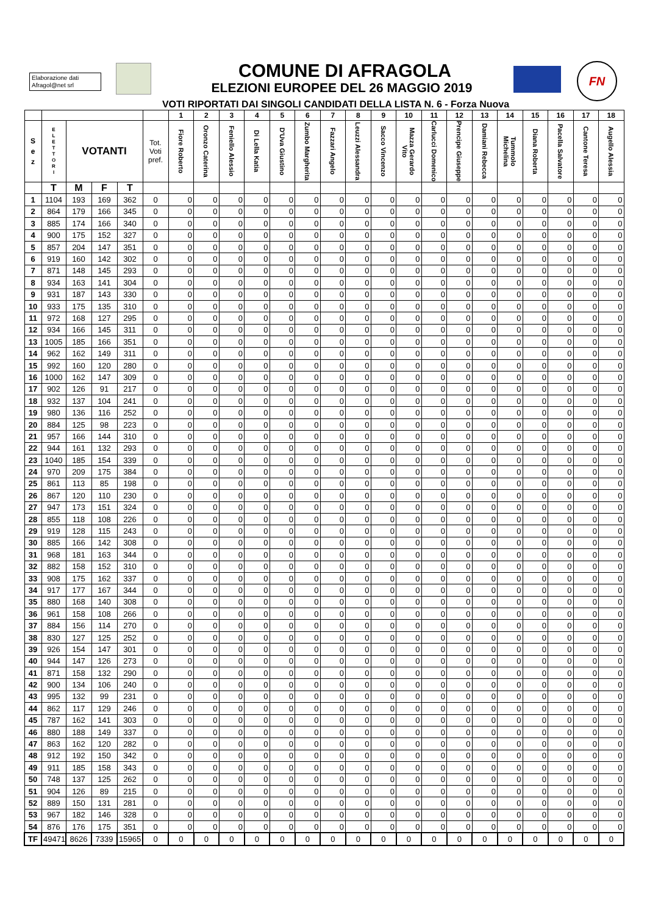Elaborazione dati
Afragol@net srl
FN
COMUNE DI AFRAGOLA
ELEZIONI EUROPEE DEL 26 MAGGIO 2019
VOTI RIPORTATI DAI SINGOLI CANDIDATI DELLA LISTA N. 6 - Forza Nuova
| | | | | | | 1 | 2 | 3 | 4 | 5 | 6 | 7 | 8 | 9 | 10 | 11 | 12 | 13 | 14 | 15 | 16 | 17 | 18 |
| --- | --- | --- | --- | --- | --- | --- | --- | --- | --- | --- | --- | --- | --- | --- | --- | --- | --- | --- | --- | --- | --- | --- | --- |
| S e z | E L E T T O R I | VOTANTI | | | Tot. Voti pref. | Fiore Roberto | Oronzo Caterina | Feniello Alessio | Di Lella Katia | D'Uva Giustino | Zumbo Margherita | Fazzari Angelo | Leuzzi Alessandra | Sacco Vincenzo | Mazza Gerardo Vito | Carlucci Domenico | Prencipe Giuseppe | Damiani Rebecca | Tummolo Michelina | Diana Roberta | Pacella Salvatore | Cantone Teresa | Augello Alessia |
| | T | M | F | T | | | | | | | | | | | | | | | | | | | |
| 1 | 1104 | 193 | 169 | 362 | 0 | 0 | 0 | 0 | 0 | 0 | 0 | 0 | 0 | 0 | 0 | 0 | 0 | 0 | 0 | 0 | 0 | 0 | 0 |
| 2 | 864 | 179 | 166 | 345 | 0 | 0 | 0 | 0 | 0 | 0 | 0 | 0 | 0 | 0 | 0 | 0 | 0 | 0 | 0 | 0 | 0 | 0 | 0 |
| 3 | 885 | 174 | 166 | 340 | 0 | 0 | 0 | 0 | 0 | 0 | 0 | 0 | 0 | 0 | 0 | 0 | 0 | 0 | 0 | 0 | 0 | 0 | 0 |
| 4 | 900 | 175 | 152 | 327 | 0 | 0 | 0 | 0 | 0 | 0 | 0 | 0 | 0 | 0 | 0 | 0 | 0 | 0 | 0 | 0 | 0 | 0 | 0 |
| 5 | 857 | 204 | 147 | 351 | 0 | 0 | 0 | 0 | 0 | 0 | 0 | 0 | 0 | 0 | 0 | 0 | 0 | 0 | 0 | 0 | 0 | 0 | 0 |
| 6 | 919 | 160 | 142 | 302 | 0 | 0 | 0 | 0 | 0 | 0 | 0 | 0 | 0 | 0 | 0 | 0 | 0 | 0 | 0 | 0 | 0 | 0 | 0 |
| 7 | 871 | 148 | 145 | 293 | 0 | 0 | 0 | 0 | 0 | 0 | 0 | 0 | 0 | 0 | 0 | 0 | 0 | 0 | 0 | 0 | 0 | 0 | 0 |
| 8 | 934 | 163 | 141 | 304 | 0 | 0 | 0 | 0 | 0 | 0 | 0 | 0 | 0 | 0 | 0 | 0 | 0 | 0 | 0 | 0 | 0 | 0 | 0 |
| 9 | 931 | 187 | 143 | 330 | 0 | 0 | 0 | 0 | 0 | 0 | 0 | 0 | 0 | 0 | 0 | 0 | 0 | 0 | 0 | 0 | 0 | 0 | 0 |
| 10 | 933 | 175 | 135 | 310 | 0 | 0 | 0 | 0 | 0 | 0 | 0 | 0 | 0 | 0 | 0 | 0 | 0 | 0 | 0 | 0 | 0 | 0 | 0 |
| 11 | 972 | 168 | 127 | 295 | 0 | 0 | 0 | 0 | 0 | 0 | 0 | 0 | 0 | 0 | 0 | 0 | 0 | 0 | 0 | 0 | 0 | 0 | 0 |
| 12 | 934 | 166 | 145 | 311 | 0 | 0 | 0 | 0 | 0 | 0 | 0 | 0 | 0 | 0 | 0 | 0 | 0 | 0 | 0 | 0 | 0 | 0 | 0 |
| 13 | 1005 | 185 | 166 | 351 | 0 | 0 | 0 | 0 | 0 | 0 | 0 | 0 | 0 | 0 | 0 | 0 | 0 | 0 | 0 | 0 | 0 | 0 | 0 |
| 14 | 962 | 162 | 149 | 311 | 0 | 0 | 0 | 0 | 0 | 0 | 0 | 0 | 0 | 0 | 0 | 0 | 0 | 0 | 0 | 0 | 0 | 0 | 0 |
| 15 | 992 | 160 | 120 | 280 | 0 | 0 | 0 | 0 | 0 | 0 | 0 | 0 | 0 | 0 | 0 | 0 | 0 | 0 | 0 | 0 | 0 | 0 | 0 |
| 16 | 1000 | 162 | 147 | 309 | 0 | 0 | 0 | 0 | 0 | 0 | 0 | 0 | 0 | 0 | 0 | 0 | 0 | 0 | 0 | 0 | 0 | 0 | 0 |
| 17 | 902 | 126 | 91 | 217 | 0 | 0 | 0 | 0 | 0 | 0 | 0 | 0 | 0 | 0 | 0 | 0 | 0 | 0 | 0 | 0 | 0 | 0 | 0 |
| 18 | 932 | 137 | 104 | 241 | 0 | 0 | 0 | 0 | 0 | 0 | 0 | 0 | 0 | 0 | 0 | 0 | 0 | 0 | 0 | 0 | 0 | 0 | 0 |
| 19 | 980 | 136 | 116 | 252 | 0 | 0 | 0 | 0 | 0 | 0 | 0 | 0 | 0 | 0 | 0 | 0 | 0 | 0 | 0 | 0 | 0 | 0 | 0 |
| 20 | 884 | 125 | 98 | 223 | 0 | 0 | 0 | 0 | 0 | 0 | 0 | 0 | 0 | 0 | 0 | 0 | 0 | 0 | 0 | 0 | 0 | 0 | 0 |
| 21 | 957 | 166 | 144 | 310 | 0 | 0 | 0 | 0 | 0 | 0 | 0 | 0 | 0 | 0 | 0 | 0 | 0 | 0 | 0 | 0 | 0 | 0 | 0 |
| 22 | 944 | 161 | 132 | 293 | 0 | 0 | 0 | 0 | 0 | 0 | 0 | 0 | 0 | 0 | 0 | 0 | 0 | 0 | 0 | 0 | 0 | 0 | 0 |
| 23 | 1040 | 185 | 154 | 339 | 0 | 0 | 0 | 0 | 0 | 0 | 0 | 0 | 0 | 0 | 0 | 0 | 0 | 0 | 0 | 0 | 0 | 0 | 0 |
| 24 | 970 | 209 | 175 | 384 | 0 | 0 | 0 | 0 | 0 | 0 | 0 | 0 | 0 | 0 | 0 | 0 | 0 | 0 | 0 | 0 | 0 | 0 | 0 |
| 25 | 861 | 113 | 85 | 198 | 0 | 0 | 0 | 0 | 0 | 0 | 0 | 0 | 0 | 0 | 0 | 0 | 0 | 0 | 0 | 0 | 0 | 0 | 0 |
| 26 | 867 | 120 | 110 | 230 | 0 | 0 | 0 | 0 | 0 | 0 | 0 | 0 | 0 | 0 | 0 | 0 | 0 | 0 | 0 | 0 | 0 | 0 | 0 |
| 27 | 947 | 173 | 151 | 324 | 0 | 0 | 0 | 0 | 0 | 0 | 0 | 0 | 0 | 0 | 0 | 0 | 0 | 0 | 0 | 0 | 0 | 0 | 0 |
| 28 | 855 | 118 | 108 | 226 | 0 | 0 | 0 | 0 | 0 | 0 | 0 | 0 | 0 | 0 | 0 | 0 | 0 | 0 | 0 | 0 | 0 | 0 | 0 |
| 29 | 919 | 128 | 115 | 243 | 0 | 0 | 0 | 0 | 0 | 0 | 0 | 0 | 0 | 0 | 0 | 0 | 0 | 0 | 0 | 0 | 0 | 0 | 0 |
| 30 | 885 | 166 | 142 | 308 | 0 | 0 | 0 | 0 | 0 | 0 | 0 | 0 | 0 | 0 | 0 | 0 | 0 | 0 | 0 | 0 | 0 | 0 | 0 |
| 31 | 968 | 181 | 163 | 344 | 0 | 0 | 0 | 0 | 0 | 0 | 0 | 0 | 0 | 0 | 0 | 0 | 0 | 0 | 0 | 0 | 0 | 0 | 0 |
| 32 | 882 | 158 | 152 | 310 | 0 | 0 | 0 | 0 | 0 | 0 | 0 | 0 | 0 | 0 | 0 | 0 | 0 | 0 | 0 | 0 | 0 | 0 | 0 |
| 33 | 908 | 175 | 162 | 337 | 0 | 0 | 0 | 0 | 0 | 0 | 0 | 0 | 0 | 0 | 0 | 0 | 0 | 0 | 0 | 0 | 0 | 0 | 0 |
| 34 | 917 | 177 | 167 | 344 | 0 | 0 | 0 | 0 | 0 | 0 | 0 | 0 | 0 | 0 | 0 | 0 | 0 | 0 | 0 | 0 | 0 | 0 | 0 |
| 35 | 880 | 168 | 140 | 308 | 0 | 0 | 0 | 0 | 0 | 0 | 0 | 0 | 0 | 0 | 0 | 0 | 0 | 0 | 0 | 0 | 0 | 0 | 0 |
| 36 | 961 | 158 | 108 | 266 | 0 | 0 | 0 | 0 | 0 | 0 | 0 | 0 | 0 | 0 | 0 | 0 | 0 | 0 | 0 | 0 | 0 | 0 | 0 |
| 37 | 884 | 156 | 114 | 270 | 0 | 0 | 0 | 0 | 0 | 0 | 0 | 0 | 0 | 0 | 0 | 0 | 0 | 0 | 0 | 0 | 0 | 0 | 0 |
| 38 | 830 | 127 | 125 | 252 | 0 | 0 | 0 | 0 | 0 | 0 | 0 | 0 | 0 | 0 | 0 | 0 | 0 | 0 | 0 | 0 | 0 | 0 | 0 |
| 39 | 926 | 154 | 147 | 301 | 0 | 0 | 0 | 0 | 0 | 0 | 0 | 0 | 0 | 0 | 0 | 0 | 0 | 0 | 0 | 0 | 0 | 0 | 0 |
| 40 | 944 | 147 | 126 | 273 | 0 | 0 | 0 | 0 | 0 | 0 | 0 | 0 | 0 | 0 | 0 | 0 | 0 | 0 | 0 | 0 | 0 | 0 | 0 |
| 41 | 871 | 158 | 132 | 290 | 0 | 0 | 0 | 0 | 0 | 0 | 0 | 0 | 0 | 0 | 0 | 0 | 0 | 0 | 0 | 0 | 0 | 0 | 0 |
| 42 | 900 | 134 | 106 | 240 | 0 | 0 | 0 | 0 | 0 | 0 | 0 | 0 | 0 | 0 | 0 | 0 | 0 | 0 | 0 | 0 | 0 | 0 | 0 |
| 43 | 995 | 132 | 99 | 231 | 0 | 0 | 0 | 0 | 0 | 0 | 0 | 0 | 0 | 0 | 0 | 0 | 0 | 0 | 0 | 0 | 0 | 0 | 0 |
| 44 | 862 | 117 | 129 | 246 | 0 | 0 | 0 | 0 | 0 | 0 | 0 | 0 | 0 | 0 | 0 | 0 | 0 | 0 | 0 | 0 | 0 | 0 | 0 |
| 45 | 787 | 162 | 141 | 303 | 0 | 0 | 0 | 0 | 0 | 0 | 0 | 0 | 0 | 0 | 0 | 0 | 0 | 0 | 0 | 0 | 0 | 0 | 0 |
| 46 | 880 | 188 | 149 | 337 | 0 | 0 | 0 | 0 | 0 | 0 | 0 | 0 | 0 | 0 | 0 | 0 | 0 | 0 | 0 | 0 | 0 | 0 | 0 |
| 47 | 863 | 162 | 120 | 282 | 0 | 0 | 0 | 0 | 0 | 0 | 0 | 0 | 0 | 0 | 0 | 0 | 0 | 0 | 0 | 0 | 0 | 0 | 0 |
| 48 | 912 | 192 | 150 | 342 | 0 | 0 | 0 | 0 | 0 | 0 | 0 | 0 | 0 | 0 | 0 | 0 | 0 | 0 | 0 | 0 | 0 | 0 | 0 |
| 49 | 911 | 185 | 158 | 343 | 0 | 0 | 0 | 0 | 0 | 0 | 0 | 0 | 0 | 0 | 0 | 0 | 0 | 0 | 0 | 0 | 0 | 0 | 0 |
| 50 | 748 | 137 | 125 | 262 | 0 | 0 | 0 | 0 | 0 | 0 | 0 | 0 | 0 | 0 | 0 | 0 | 0 | 0 | 0 | 0 | 0 | 0 | 0 |
| 51 | 904 | 126 | 89 | 215 | 0 | 0 | 0 | 0 | 0 | 0 | 0 | 0 | 0 | 0 | 0 | 0 | 0 | 0 | 0 | 0 | 0 | 0 | 0 |
| 52 | 889 | 150 | 131 | 281 | 0 | 0 | 0 | 0 | 0 | 0 | 0 | 0 | 0 | 0 | 0 | 0 | 0 | 0 | 0 | 0 | 0 | 0 | 0 |
| 53 | 967 | 182 | 146 | 328 | 0 | 0 | 0 | 0 | 0 | 0 | 0 | 0 | 0 | 0 | 0 | 0 | 0 | 0 | 0 | 0 | 0 | 0 | 0 |
| 54 | 876 | 176 | 175 | 351 | 0 | 0 | 0 | 0 | 0 | 0 | 0 | 0 | 0 | 0 | 0 | 0 | 0 | 0 | 0 | 0 | 0 | 0 | 0 |
| TF | 49471 | 8626 | 7339 | 15965 | 0 | 0 | 0 | 0 | 0 | 0 | 0 | 0 | 0 | 0 | 0 | 0 | 0 | 0 | 0 | 0 | 0 | 0 | 0 |